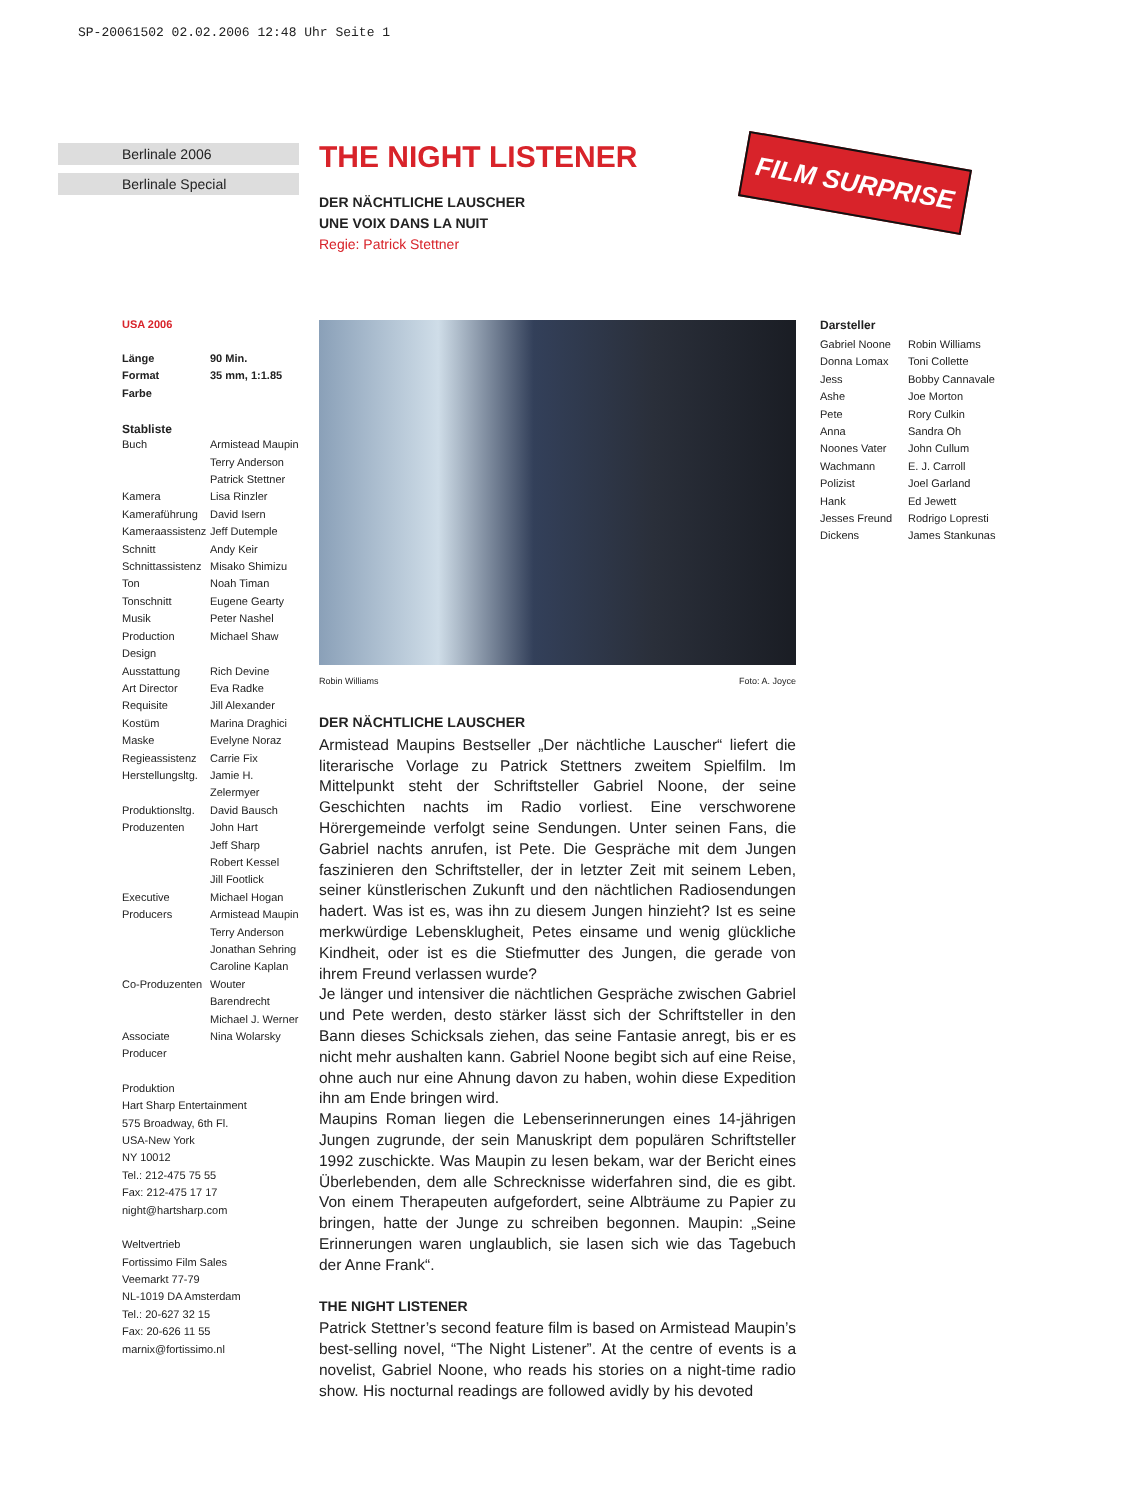SP-20061502 02.02.2006 12:48 Uhr Seite 1
Berlinale 2006
Berlinale Special
THE NIGHT LISTENER
DER NÄCHTLICHE LAUSCHER
UNE VOIX DANS LA NUIT
Regie: Patrick Stettner
FILM SURPRISE
USA 2006
| Länge | 90 Min. |
| Format | 35 mm, 1:1.85 |
| Farbe | |
Stabliste
| Buch | Armistead Maupin Terry Anderson Patrick Stettner |
| Kamera | Lisa Rinzler |
| Kameraführung | David Isern |
| Kameraassistenz | Jeff Dutemple |
| Schnitt | Andy Keir |
| Schnittassistenz | Misako Shimizu |
| Ton | Noah Timan |
| Tonschnitt | Eugene Gearty |
| Musik | Peter Nashel |
| Production Design | Michael Shaw |
| Ausstattung | Rich Devine |
| Art Director | Eva Radke |
| Requisite | Jill Alexander |
| Kostüm | Marina Draghici |
| Maske | Evelyne Noraz |
| Regieassistenz | Carrie Fix |
| Herstellungsltg. | Jamie H. Zelermyer |
| Produktionsltg. | David Bausch |
| Produzenten | John Hart Jeff Sharp Robert Kessel Jill Footlick |
| Executive Producers | Michael Hogan Armistead Maupin Terry Anderson Jonathan Sehring Caroline Kaplan |
| Co-Produzenten | Wouter Barendrecht Michael J. Werner |
| Associate Producer | Nina Wolarsky |
Produktion
Hart Sharp Entertainment
575 Broadway, 6th Fl.
USA-New York
NY 10012
Tel.: 212-475 75 55
Fax: 212-475 17 17
night@hartsharp.com
Weltvertrieb
Fortissimo Film Sales
Veemarkt 77-79
NL-1019 DA Amsterdam
Tel.: 20-627 32 15
Fax: 20-626 11 55
marnix@fortissimo.nl
Robin Williams Foto: A. Joyce
DER NÄCHTLICHE LAUSCHER
Armistead Maupins Bestseller „Der nächtliche Lauscher“ liefert die literarische Vorlage zu Patrick Stettners zweitem Spielfilm. Im Mittelpunkt steht der Schriftsteller Gabriel Noone, der seine Geschichten nachts im Radio vorliest. Eine verschworene Hörergemeinde verfolgt seine Sendungen. Unter seinen Fans, die Gabriel nachts anrufen, ist Pete. Die Gespräche mit dem Jungen faszinieren den Schriftsteller, der in letzter Zeit mit seinem Leben, seiner künstlerischen Zukunft und den nächtlichen Radiosendungen hadert. Was ist es, was ihn zu diesem Jungen hinzieht? Ist es seine merkwürdige Lebensklugheit, Petes einsame und wenig glückliche Kindheit, oder ist es die Stiefmutter des Jungen, die gerade von ihrem Freund verlassen wurde?
Je länger und intensiver die nächtlichen Gespräche zwischen Gabriel und Pete werden, desto stärker lässt sich der Schriftsteller in den Bann dieses Schicksals ziehen, das seine Fantasie anregt, bis er es nicht mehr aushalten kann. Gabriel Noone begibt sich auf eine Reise, ohne auch nur eine Ahnung davon zu haben, wohin diese Expedition ihn am Ende bringen wird.
Maupins Roman liegen die Lebenserinnerungen eines 14-jährigen Jungen zugrunde, der sein Manuskript dem populären Schriftsteller 1992 zuschickte. Was Maupin zu lesen bekam, war der Bericht eines Überlebenden, dem alle Schrecknisse widerfahren sind, die es gibt. Von einem Therapeuten aufgefordert, seine Albträume zu Papier zu bringen, hatte der Junge zu schreiben begonnen. Maupin: „Seine Erinnerungen waren unglaublich, sie lasen sich wie das Tagebuch der Anne Frank“.
THE NIGHT LISTENER
Patrick Stettner’s second feature film is based on Armistead Maupin’s best-selling novel, “The Night Listener”. At the centre of events is a novelist, Gabriel Noone, who reads his stories on a night-time radio show. His nocturnal readings are followed avidly by his devoted
Darsteller
| Gabriel Noone | Robin Williams |
| Donna Lomax | Toni Collette |
| Jess | Bobby Cannavale |
| Ashe | Joe Morton |
| Pete | Rory Culkin |
| Anna | Sandra Oh |
| Noones Vater | John Cullum |
| Wachmann | E. J. Carroll |
| Polizist | Joel Garland |
| Hank | Ed Jewett |
| Jesses Freund | Rodrigo Lopresti |
| Dickens | James Stankunas |